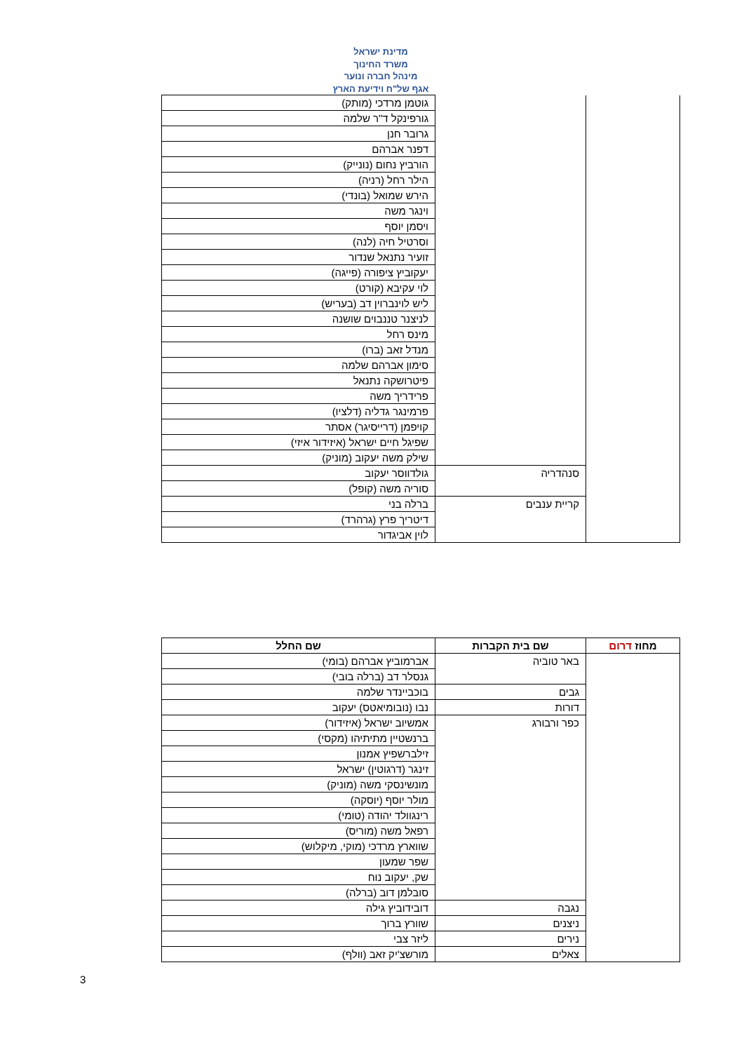מדינת ישראל
משרד החינוך
מינהל חברה ונוער
אגף של"ח וידיעת הארץ
| | | גוטמן מרדכי (מותק) |
| | | גורפינקל ד"ר שלמה |
| | | גרובר חנן |
| | | דפנר אברהם |
| | | הורביץ נחום (נונייק) |
| | | הילר רחל (רניה) |
| | | הירש שמואל (בונדי) |
| | | וינגר משה |
| | | ויסמן יוסף |
| | | וסרטיל חיה (לנה) |
| | | זועיר נתנאל שנדור |
| | | יעקוביץ ציפורה (פייגה) |
| | | לוי עקיבא (קורט) |
| | | ליש לוינברוין דב (בעריש) |
| | | לניצנר טננבוים שושנה |
| | | מינס רחל |
| | | מנדל זאב (ברו) |
| | | סימון אברהם שלמה |
| | | פיטרושקה נתנאל |
| | | פרידריך משה |
| | | פרמינגר גדליה (דלציו) |
| | | קויפמן (דרייסיגר) אסתר |
| | | שפיגל חיים ישראל (איזידור איזי) |
| | | שילק משה יעקוב (מוניק) |
| | סנהדריה | גולדווסר יעקוב |
| | | סוריה משה (קופל) |
| | קריית ענבים | ברלה בני |
| | | דיטריך פרץ (גרהרד) |
| | | לוין אביגדור |
| מחוז דרום | שם בית הקברות | שם החלל |
| --- | --- | --- |
| | באר טוביה | אברמוביץ אברהם (בומי) |
| | | גנסלר דב (ברלה בובי) |
| | גבים | בוכביינדר שלמה |
| | דורות | נבו (נובומיאטס) יעקוב |
| | כפר ורבורג | אמשיוב ישראל (איזידור) |
| | | ברנשטיין מתיתיהו (מקסי) |
| | | זילברשפיץ אמנון |
| | | זינגר (דרגוטין) ישראל |
| | | מונשינסקי משה (מוניק) |
| | | מולר יוסף (יוסקה) |
| | | רינגוולד יהודה (טומי) |
| | | רפאל משה (מוריס) |
| | | שווארץ מרדכי (מוקי, מיקלוש) |
| | | שפר שמעון |
| | | שק, יעקוב נוח |
| | | סובלמן דוב (ברלה) |
| | נגבה | דובידוביץ גילה |
| | ניצנים | שוורץ ברוך |
| | נירים | ליזר צבי |
| | צאלים | מורשצ'יק זאב (וולף) |
3